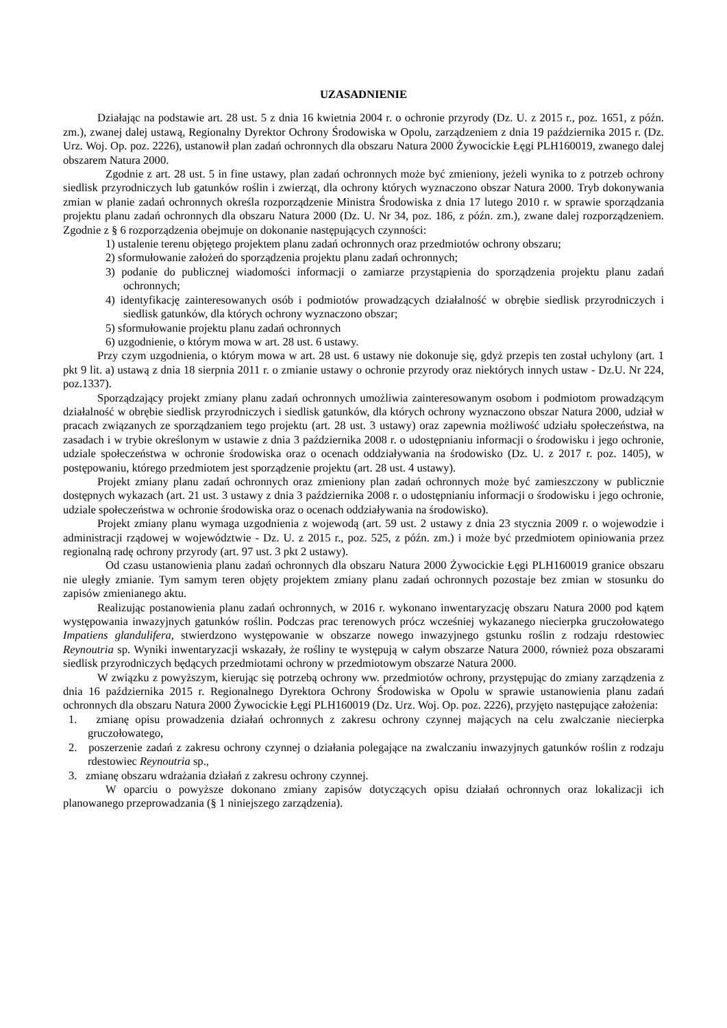UZASADNIENIE
Działając na podstawie art. 28 ust. 5 z dnia 16 kwietnia 2004 r. o ochronie przyrody (Dz. U. z 2015 r., poz. 1651, z późn. zm.), zwanej dalej ustawą, Regionalny Dyrektor Ochrony Środowiska w Opolu, zarządzeniem z dnia 19 października 2015 r. (Dz. Urz. Woj. Op. poz. 2226), ustanowił plan zadań ochronnych dla obszaru Natura 2000 Żywocickie Łęgi PLH160019, zwanego dalej obszarem Natura 2000.
Zgodnie z art. 28 ust. 5 in fine ustawy, plan zadań ochronnych może być zmieniony, jeżeli wynika to z potrzeb ochrony siedlisk przyrodniczych lub gatunków roślin i zwierząt, dla ochrony których wyznaczono obszar Natura 2000. Tryb dokonywania zmian w planie zadań ochronnych określa rozporządzenie Ministra Środowiska z dnia 17 lutego 2010 r. w sprawie sporządzania projektu planu zadań ochronnych dla obszaru Natura 2000 (Dz. U. Nr 34, poz. 186, z późn. zm.), zwane dalej rozporządzeniem. Zgodnie z § 6 rozporządzenia obejmuje on dokonanie następujących czynności:
1) ustalenie terenu objętego projektem planu zadań ochronnych oraz przedmiotów ochrony obszaru;
2) sformułowanie założeń do sporządzenia projektu planu zadań ochronnych;
3) podanie do publicznej wiadomości informacji o zamiarze przystąpienia do sporządzenia projektu planu zadań ochronnych;
4) identyfikację zainteresowanych osób i podmiotów prowadzących działalność w obrębie siedlisk przyrodniczych i siedlisk gatunków, dla których ochrony wyznaczono obszar;
5) sformułowanie projektu planu zadań ochronnych
6) uzgodnienie, o którym mowa w art. 28 ust. 6 ustawy.
Przy czym uzgodnienia, o którym mowa w art. 28 ust. 6 ustawy nie dokonuje się, gdyż przepis ten został uchylony (art. 1 pkt 9 lit. a) ustawą z dnia 18 sierpnia 2011 r. o zmianie ustawy o ochronie przyrody oraz niektórych innych ustaw - Dz.U. Nr 224, poz.1337).
Sporządzający projekt zmiany planu zadań ochronnych umożliwia zainteresowanym osobom i podmiotom prowadzącym działalność w obrębie siedlisk przyrodniczych i siedlisk gatunków, dla których ochrony wyznaczono obszar Natura 2000, udział w pracach związanych ze sporządzaniem tego projektu (art. 28 ust. 3 ustawy) oraz zapewnia możliwość udziału społeczeństwa, na zasadach i w trybie określonym w ustawie z dnia 3 października 2008 r. o udostępnianiu informacji o środowisku i jego ochronie, udziale społeczeństwa w ochronie środowiska oraz o ocenach oddziaływania na środowisko (Dz. U. z 2017 r. poz. 1405), w postępowaniu, którego przedmiotem jest sporządzenie projektu (art. 28 ust. 4 ustawy).
Projekt zmiany planu zadań ochronnych oraz zmieniony plan zadań ochronnych może być zamieszczony w publicznie dostępnych wykazach (art. 21 ust. 3 ustawy z dnia 3 października 2008 r. o udostępnianiu informacji o środowisku i jego ochronie, udziale społeczeństwa w ochronie środowiska oraz o ocenach oddziaływania na środowisko).
Projekt zmiany planu wymaga uzgodnienia z wojewodą (art. 59 ust. 2 ustawy z dnia 23 stycznia 2009 r. o wojewodzie i administracji rządowej w województwie - Dz. U. z 2015 r., poz. 525, z późn. zm.) i może być przedmiotem opiniowania przez regionalną radę ochrony przyrody (art. 97 ust. 3 pkt 2 ustawy).
Od czasu ustanowienia planu zadań ochronnych dla obszaru Natura 2000 Żywocickie Łęgi PLH160019 granice obszaru nie uległy zmianie. Tym samym teren objęty projektem zmiany planu zadań ochronnych pozostaje bez zmian w stosunku do zapisów zmienianego aktu.
Realizując postanowienia planu zadań ochronnych, w 2016 r. wykonano inwentaryzację obszaru Natura 2000 pod kątem występowania inwazyjnych gatunków roślin. Podczas prac terenowych prócz wcześniej wykazanego niecierpka gruczołowatego Impatiens glandulifera, stwierdzono występowanie w obszarze nowego inwazyjnego gstunku roślin z rodzaju rdestowiec Reynoutria sp. Wyniki inwentaryzacji wskazały, że rośliny te występują w całym obszarze Natura 2000, również poza obszarami siedlisk przyrodniczych będących przedmiotami ochrony w przedmiotowym obszarze Natura 2000.
W związku z powyższym, kierując się potrzebą ochrony ww. przedmiotów ochrony, przystępując do zmiany zarządzenia z dnia 16 października 2015 r. Regionalnego Dyrektora Ochrony Środowiska w Opolu w sprawie ustanowienia planu zadań ochronnych dla obszaru Natura 2000 Żywocickie Łęgi PLH160019 (Dz. Urz. Woj. Op. poz. 2226), przyjęto następujące założenia:
1. zmianę opisu prowadzenia działań ochronnych z zakresu ochrony czynnej mających na celu zwalczanie niecierpka gruczołowatego,
2. poszerzenie zadań z zakresu ochrony czynnej o działania polegające na zwalczaniu inwazyjnych gatunków roślin z rodzaju rdestowiec Reynoutria sp.,
3. zmianę obszaru wdrażania działań z zakresu ochrony czynnej.
W oparciu o powyższe dokonano zmiany zapisów dotyczących opisu działań ochronnych oraz lokalizacji ich planowanego przeprowadzania (§ 1 niniejszego zarządzenia).